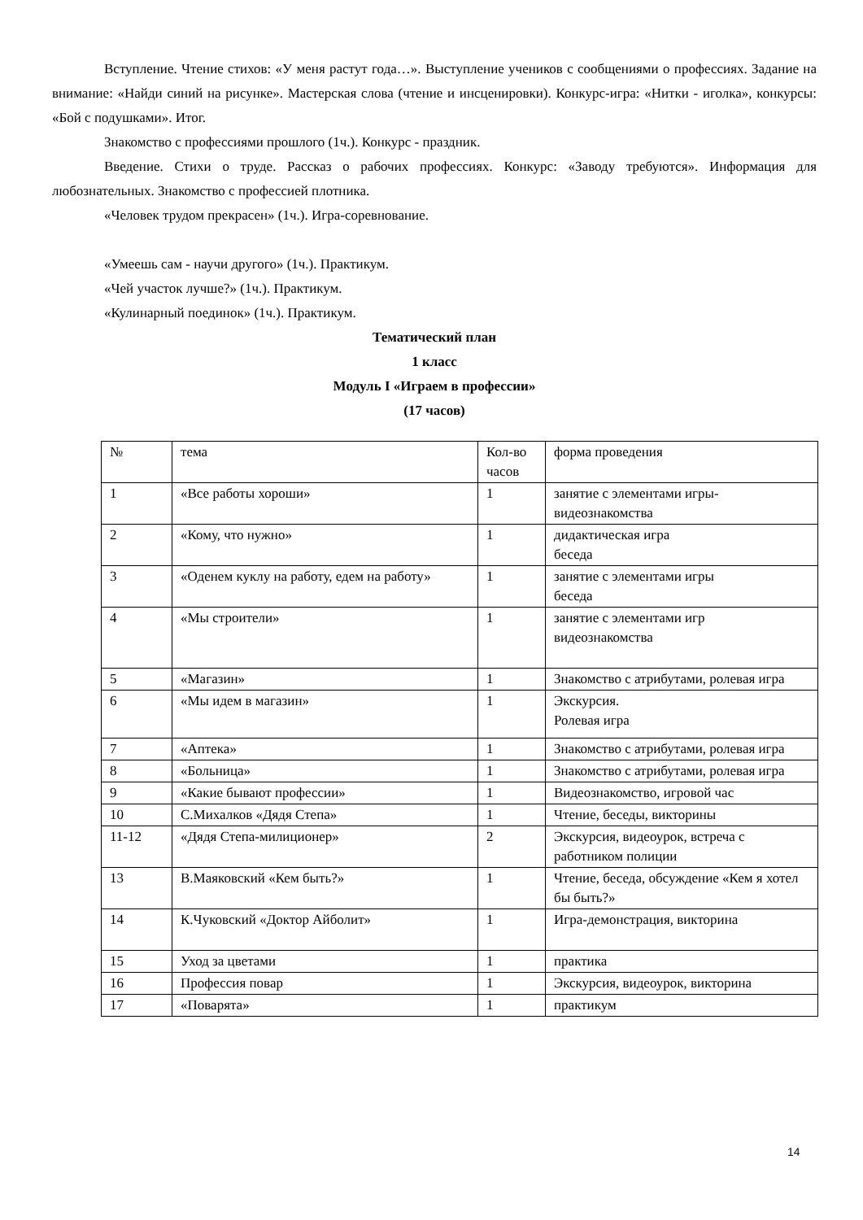Вступление. Чтение стихов: «У меня растут года…». Выступление учеников с сообщениями о профессиях. Задание на внимание: «Найди синий на рисунке». Мастерская слова (чтение и инсценировки). Конкурс-игра: «Нитки - иголка», конкурсы: «Бой с подушками». Итог.
Знакомство с профессиями прошлого (1ч.). Конкурс - праздник.
Введение. Стихи о труде. Рассказ о рабочих профессиях. Конкурс: «Заводу требуются». Информация для любознательных. Знакомство с профессией плотника.
«Человек трудом прекрасен» (1ч.). Игра-соревнование.
«Умеешь сам - научи другого» (1ч.). Практикум.
«Чей участок лучше?» (1ч.). Практикум.
«Кулинарный поединок» (1ч.). Практикум.
Тематический план
1 класс
Модуль I «Играем в профессии»
(17 часов)
| № | тема | Кол-во часов | форма проведения |
| 1 | «Все работы хороши» | 1 | занятие с элементами игры-видеознакомства |
| 2 | «Кому, что нужно» | 1 | дидактическая игра беседа |
| 3 | «Оденем куклу на работу, едем на работу» | 1 | занятие с элементами игры беседа |
| 4 | «Мы строители» | 1 | занятие с элементами игр видеознакомства |
| 5 | «Магазин» | 1 | Знакомство с атрибутами, ролевая игра |
| 6 | «Мы идем в магазин» | 1 | Экскурсия. Ролевая игра |
| 7 | «Аптека» | 1 | Знакомство с атрибутами, ролевая игра |
| 8 | «Больница» | 1 | Знакомство с атрибутами, ролевая игра |
| 9 | «Какие бывают профессии» | 1 | Видеознакомство, игровой час |
| 10 | С.Михалков «Дядя Степа» | 1 | Чтение, беседы, викторины |
| 11-12 | «Дядя Степа-милиционер» | 2 | Экскурсия, видеоурок, встреча с работником полиции |
| 13 | В.Маяковский «Кем быть?» | 1 | Чтение, беседа, обсуждение «Кем я хотел бы быть?» |
| 14 | К.Чуковский «Доктор Айболит» | 1 | Игра-демонстрация, викторина |
| 15 | Уход за цветами | 1 | практика |
| 16 | Профессия повар | 1 | Экскурсия, видеоурок, викторина |
| 17 | «Поварята» | 1 | практикум |
14